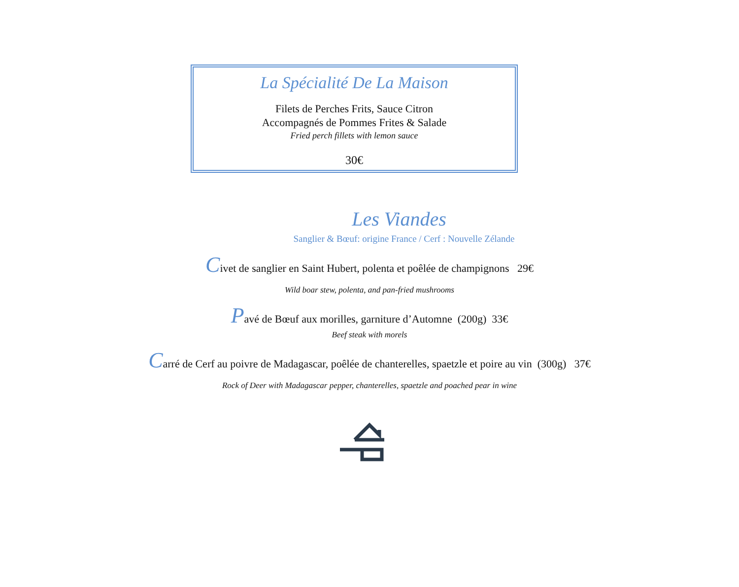La Spécialité De La Maison
Filets de Perches Frits, Sauce Citron
Accompagnés de Pommes Frites & Salade
Fried perch fillets with lemon sauce
30€
Les Viandes
Sanglier & Bœuf: origine France / Cerf : Nouvelle Zélande
Civet de sanglier en Saint Hubert, polenta et poêlée de champignons 29€
Wild boar stew, polenta, and pan-fried mushrooms
Pavé de Bœuf aux morilles, garniture d’Automne (200g) 33€
Beef steak with morels
Carré de Cerf au poivre de Madagascar, poêlée de chanterelles, spaetzle et poire au vin (300g) 37€
Rock of Deer with Madagascar pepper, chanterelles, spaetzle and poached pear in wine